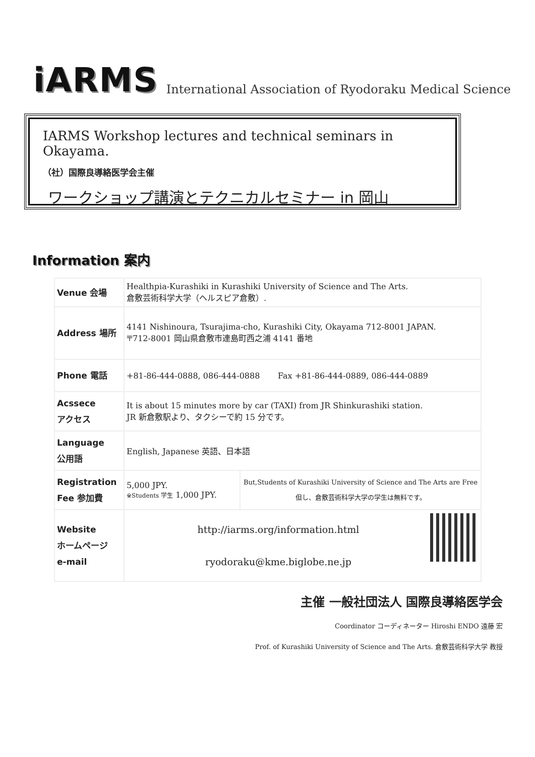iARMS International Association of Ryodoraku Medical Science
IARMS Workshop lectures and technical seminars in Okayama.
（社）国際良導絡医学会主催
ワークショップ講演とテクニカルセミナー in 岡山
Information 案内
| Venue 会場 | Healthpia-Kurashiki in Kurashiki University of Science and The Arts. 倉敷芸術科学大学（ヘルスピア倉敷）. | |
| Address 場所 | 4141 Nishinoura, Tsurajima-cho, Kurashiki City, Okayama 712-8001 JAPAN. 〒712-8001 岡山県倉敷市連島町西之浦 4141 番地 | |
| Phone 電話 | +81-86-444-0888, 086-444-0888 Fax +81-86-444-0889, 086-444-0889 | |
| Acssece アクセス | It is about 15 minutes more by car (TAXI) from JR Shinkurashiki station. JR 新倉敷駅より、タクシーで約 15 分です。 | |
| Language 公用語 | English, Japanese 英語、日本語 | |
| Registration Fee 参加費 | 5,000 JPY. ※Students 学生 1,000 JPY. | But,Students of Kurashiki University of Science and The Arts are Free 但し、倉敷芸術科学大学の学生は無料です。 |
| Website ホームページ e-mail | http://iarms.org/information.html ryodoraku@kme.biglobe.ne.jp | |
主催 一般社団法人 国際良導絡医学会
Coordinator コーディネーター Hiroshi ENDO 遠藤 宏
Prof. of Kurashiki University of Science and The Arts. 倉敷芸術科学大学 教授